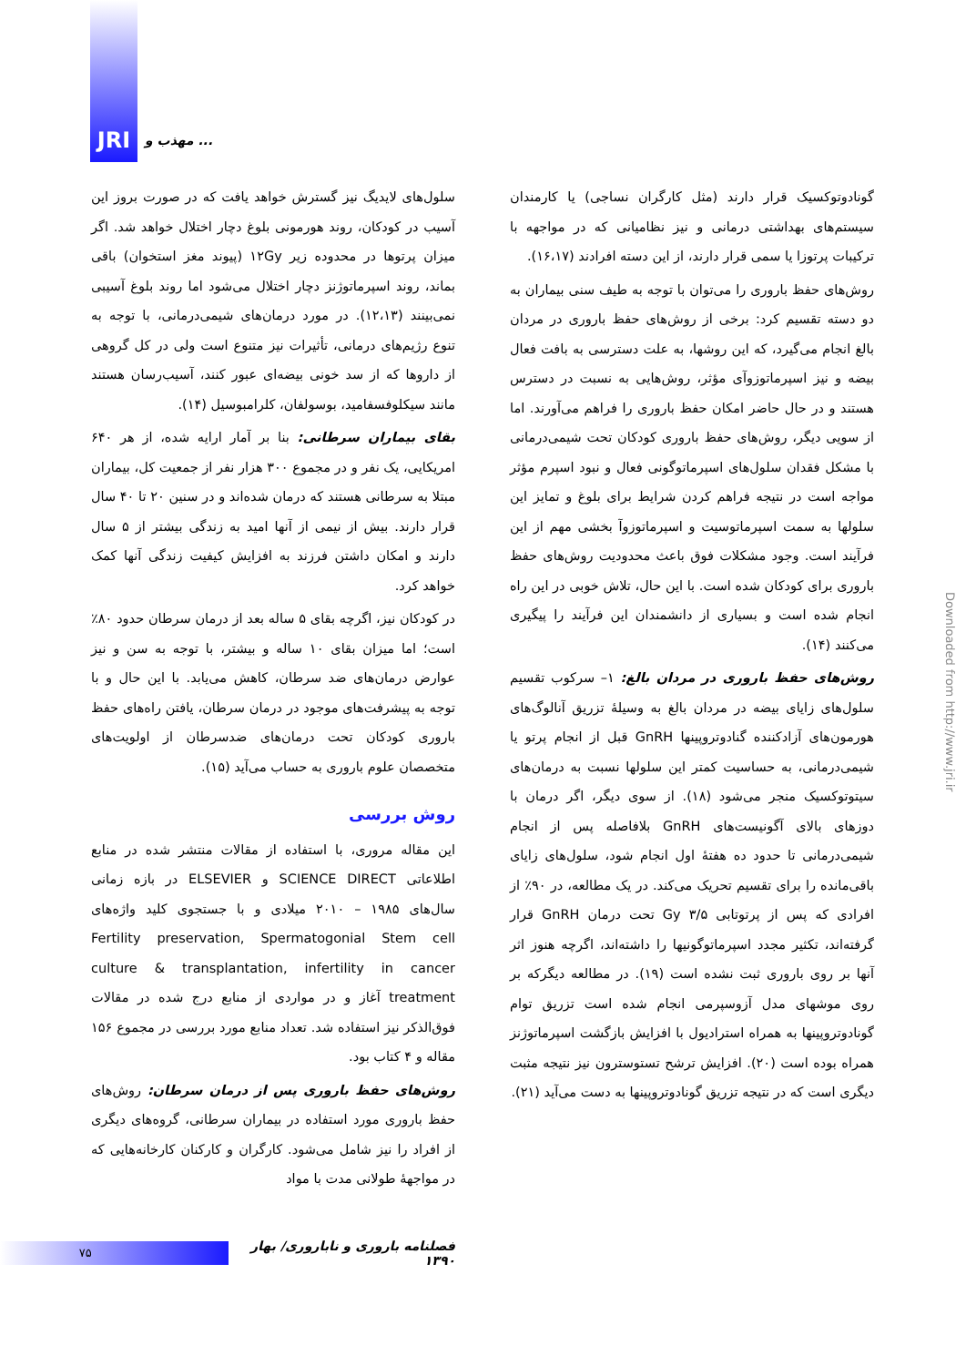JRI
مهذب و ...
سلول‌های لایدیگ نیز گسترش خواهد یافت که در صورت بروز این آسیب در کودکان، روند هورمونی بلوغ دچار اختلال خواهد شد. اگر میزان پرتوها در محدوده زیر ۱۲Gy (پیوند مغز استخوان) باقی بماند، روند اسپرماتوژنز دچار اختلال می‌شود اما روند بلوغ آسیبی نمی‌بینند (۱۲،۱۳). در مورد درمان‌های شیمی‌درمانی، با توجه به تنوع رژیم‌های درمانی، تأثیرات نیز متنوع است ولی در کل گروهی از داروها که از سد خونی بیضه‌ای عبور کنند، آسیب‌رسان هستند مانند سیکلوفسفامید، بوسولفان، کلرامبوسیل (۱۴).
بقای بیماران سرطانی: بنا بر آمار ارایه شده، از هر ۶۴۰ امریکایی، یک نفر و در مجموع ۳۰۰ هزار نفر از جمعیت کل، بیماران مبتلا به سرطانی هستند که درمان شده‌اند و در سنین ۲۰ تا ۴۰ سال قرار دارند. بیش از نیمی از آنها امید به زندگی بیشتر از ۵ سال دارند و امکان داشتن فرزند به افزایش کیفیت زندگی آنها کمک خواهد کرد.
در کودکان نیز، اگرچه بقای ۵ ساله بعد از درمان سرطان حدود ۸۰٪ است؛ اما میزان بقای ۱۰ ساله و بیشتر، با توجه به سن و نیز عوارض درمان‌های ضد سرطان، کاهش می‌یابد. با این حال و با توجه به پیشرفت‌های موجود در درمان سرطان، یافتن راه‌های حفظ باروری کودکان تحت درمان‌های ضدسرطان از اولویت‌های متخصصان علوم باروری به حساب می‌آید (۱۵).
روش بررسی
این مقاله مروری، با استفاده از مقالات منتشر شده در منابع اطلاعاتی SCIENCE DIRECT و ELSEVIER در بازه زمانی سال‌های ۱۹۸۵ – ۲۰۱۰ میلادی و با جستجوی کلید واژه‌های Fertility preservation, Spermatogonial Stem cell culture & transplantation, infertility in cancer treatment آغاز و در مواردی از منابع درج شده در مقالات فوق‌الذکر نیز استفاده شد. تعداد منابع مورد بررسی در مجموع ۱۵۶ مقاله و ۴ کتاب بود.
روش‌های حفظ باروری پس از درمان سرطان: روش‌های حفظ باروری مورد استفاده در بیماران سرطانی، گروه‌های دیگری از افراد را نیز شامل می‌شود. کارگران و کارکنان کارخانه‌هایی که در مواجهۀ طولانی مدت با مواد
گونادوتوکسیک قرار دارند (مثل کارگران نساجی) یا کارمندان سیستم‌های بهداشتی درمانی و نیز نظامیانی که در مواجهه با ترکیبات پرتوزا یا سمی قرار دارند، از این دسته افرادند (۱۶،۱۷).
روش‌های حفظ باروری را می‌توان با توجه به طیف سنی بیماران به دو دسته تقسیم کرد: برخی از روش‌های حفظ باروری در مردان بالغ انجام می‌گیرد، که این روشها، به علت دسترسی به بافت فعال بیضه و نیز اسپرماتوزوآی مؤثر، روش‌هایی به نسبت در دسترس هستند و در حال حاضر امکان حفظ باروری را فراهم می‌آورند. اما از سویی دیگر، روش‌های حفظ باروری کودکان تحت شیمی‌درمانی با مشکل فقدان سلول‌های اسپرماتوگونی فعال و نبود اسپرم مؤثر مواجه است در نتیجه فراهم کردن شرایط برای بلوغ و تمایز این سلولها به سمت اسپرماتوسیت و اسپرماتوزوآ بخشی مهم از این فرآیند است. وجود مشکلات فوق باعث محدودیت روش‌های حفظ باروری برای کودکان شده است. با این حال، تلاش خوبی در این راه انجام شده است و بسیاری از دانشمندان این فرآیند را پیگیری می‌کنند (۱۴).
روش‌های حفظ باروری در مردان بالغ: ۱– سرکوب تقسیم سلول‌های زایای بیضه در مردان بالغ به وسیلۀ تزریق آنالوگ‌های هورمون‌های آزادکننده گنادوتروپینها GnRH قبل از انجام پرتو یا شیمی‌درمانی، به حساسیت کمتر این سلولها نسبت به درمان‌های سیتوتوکسیک منجر می‌شود (۱۸). از سوی دیگر، اگر درمان با دوزهای بالای آگونیست‌های GnRH بلافاصله پس از انجام شیمی‌درمانی تا حدود ده هفتۀ اول انجام شود، سلول‌های زایای باقی‌مانده را برای تقسیم تحریک می‌کند. در یک مطالعه، در ۹۰٪ از افرادی که پس از پرتوتابی ۳/۵ Gy تحت درمان GnRH قرار گرفته‌اند، تکثیر مجدد اسپرماتوگونیها را داشته‌اند، اگرچه هنوز اثر آنها بر روی باروری ثبت نشده است (۱۹). در مطالعه دیگرکه بر روی موشهای مدل آزوسپرمی انجام شده است تزریق توام گونادوتروپینها به همراه استرادیول با افزایش بازگشت اسپرماتوژنز همراه بوده است (۲۰). افزایش ترشح تستوسترون نیز نتیجه مثبت دیگری است که در نتیجه تزریق گونادوتروپینها به دست می‌آید (۲۱).
Downloaded from http://www.jri.ir
۷۵
فصلنامه باروری و ناباروری/ بهار ۱۳۹۰